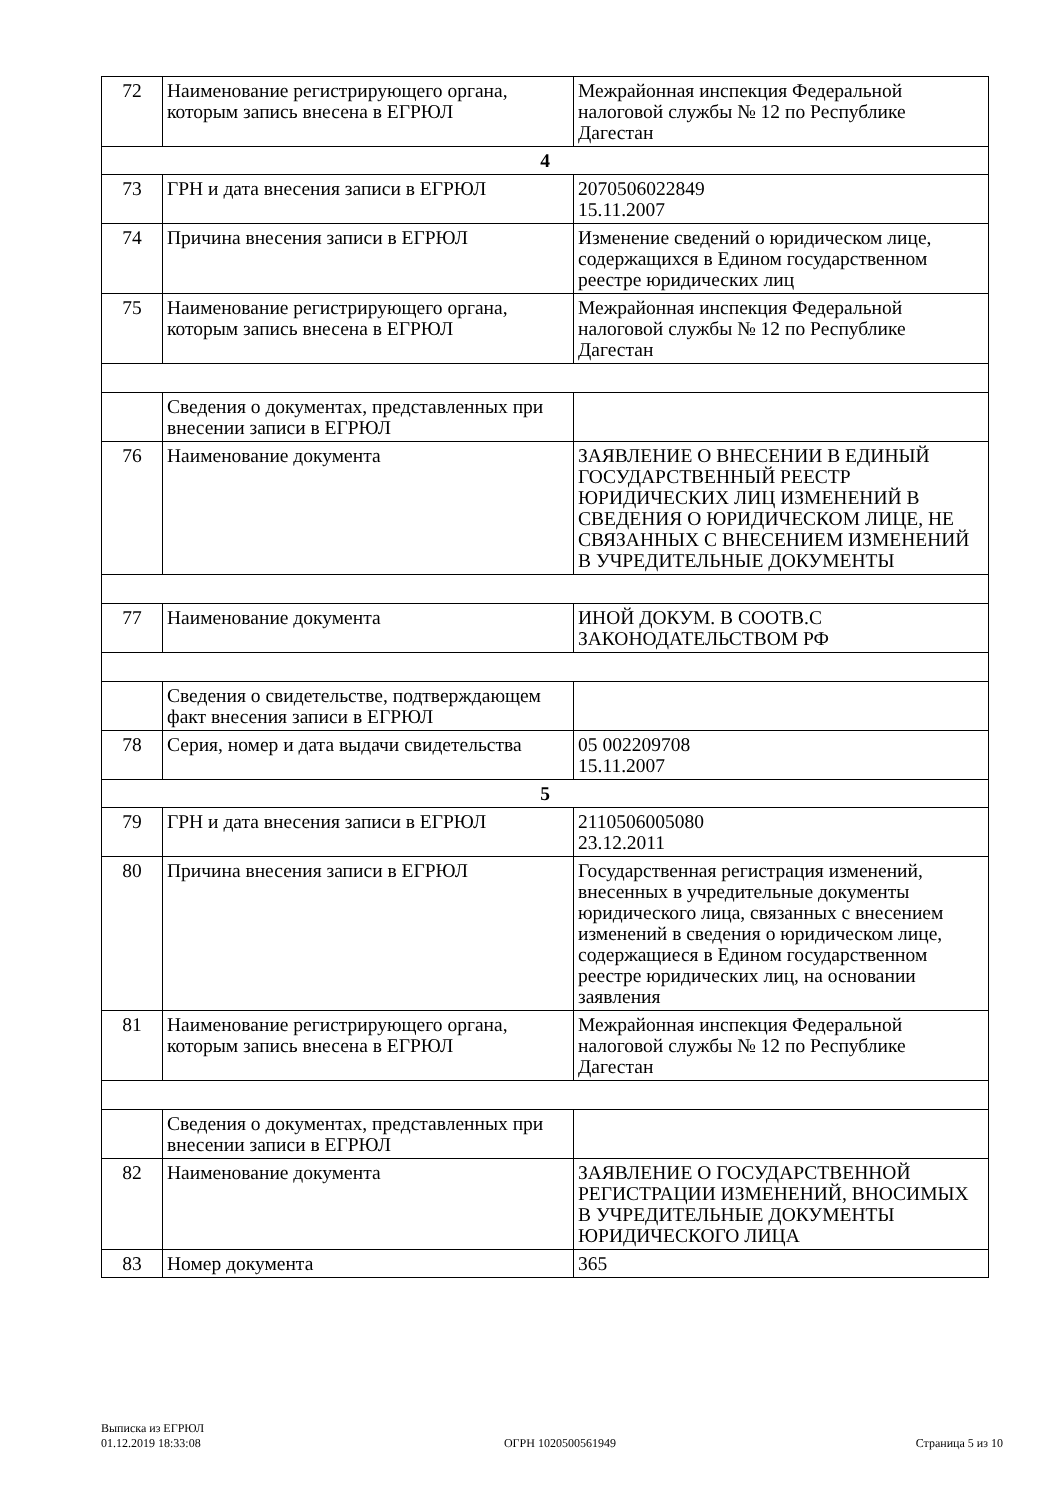| 72 | Наименование регистрирующего органа, которым запись внесена в ЕГРЮЛ | Межрайонная инспекция Федеральной налоговой службы № 12 по Республике Дагестан |
| 4 | | |
| 73 | ГРН и дата внесения записи в ЕГРЮЛ | 2070506022849 15.11.2007 |
| 74 | Причина внесения записи в ЕГРЮЛ | Изменение сведений о юридическом лице, содержащихся в Едином государственном реестре юридических лиц |
| 75 | Наименование регистрирующего органа, которым запись внесена в ЕГРЮЛ | Межрайонная инспекция Федеральной налоговой службы № 12 по Республике Дагестан |
| | Сведения о документах, представленных при внесении записи в ЕГРЮЛ | |
| 76 | Наименование документа | ЗАЯВЛЕНИЕ О ВНЕСЕНИИ В ЕДИНЫЙ ГОСУДАРСТВЕННЫЙ РЕЕСТР ЮРИДИЧЕСКИХ ЛИЦ ИЗМЕНЕНИЙ В СВЕДЕНИЯ О ЮРИДИЧЕСКОМ ЛИЦЕ, НЕ СВЯЗАННЫХ С ВНЕСЕНИЕМ ИЗМЕНЕНИЙ В УЧРЕДИТЕЛЬНЫЕ ДОКУМЕНТЫ |
| 77 | Наименование документа | ИНОЙ ДОКУМ. В СООТВ.С ЗАКОНОДАТЕЛЬСТВОМ РФ |
| | Сведения о свидетельстве, подтверждающем факт внесения записи в ЕГРЮЛ | |
| 78 | Серия, номер и дата выдачи свидетельства | 05 002209708 15.11.2007 |
| 5 | | |
| 79 | ГРН и дата внесения записи в ЕГРЮЛ | 2110506005080 23.12.2011 |
| 80 | Причина внесения записи в ЕГРЮЛ | Государственная регистрация изменений, внесенных в учредительные документы юридического лица, связанных с внесением изменений в сведения о юридическом лице, содержащиеся в Едином государственном реестре юридических лиц, на основании заявления |
| 81 | Наименование регистрирующего органа, которым запись внесена в ЕГРЮЛ | Межрайонная инспекция Федеральной налоговой службы № 12 по Республике Дагестан |
| | Сведения о документах, представленных при внесении записи в ЕГРЮЛ | |
| 82 | Наименование документа | ЗАЯВЛЕНИЕ О ГОСУДАРСТВЕННОЙ РЕГИСТРАЦИИ ИЗМЕНЕНИЙ, ВНОСИМЫХ В УЧРЕДИТЕЛЬНЫЕ ДОКУМЕНТЫ ЮРИДИЧЕСКОГО ЛИЦА |
| 83 | Номер документа | 365 |
Выписка из ЕГРЮЛ
01.12.2019 18:33:08
ОГРН 1020500561949
Страница 5 из 10